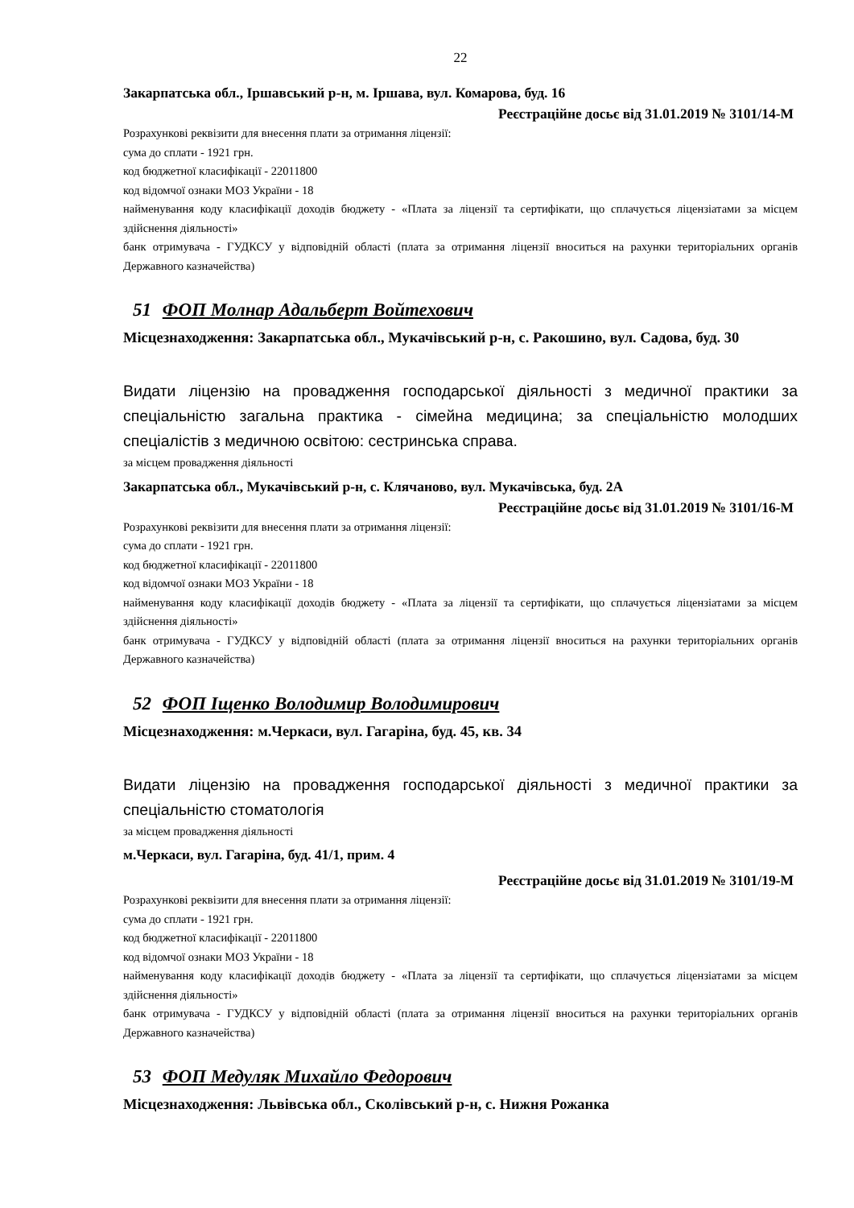22
Закарпатська обл., Іршавський р-н, м. Іршава, вул. Комарова, буд. 16
Реєстраційне досьє від 31.01.2019 № 3101/14-М
Розрахункові реквізити для внесення плати за отримання ліцензії:
сума до сплати - 1921 грн.
код бюджетної класифікації - 22011800
код відомчої ознаки МОЗ України - 18
найменування коду класифікації доходів бюджету - «Плата за ліцензії та сертифікати, що сплачується ліцензіатами за місцем здійснення діяльності»
банк отримувача - ГУДКСУ у відповідній області (плата за отримання ліцензії вноситься на рахунки територіальних органів Державного казначейства)
51 ФОП Молнар Адальберт Войтехович
Місцезнаходження: Закарпатська обл., Мукачівський р-н, с. Ракошино, вул. Садова, буд. 30
Видати ліцензію на провадження господарської діяльності з медичної практики за спеціальністю загальна практика - сімейна медицина; за спеціальністю молодших спеціалістів з медичною освітою: сестринська справа.
за місцем провадження діяльності
Закарпатська обл., Мукачівський р-н, с. Клячаново, вул. Мукачівська, буд. 2А
Реєстраційне досьє від 31.01.2019 № 3101/16-М
Розрахункові реквізити для внесення плати за отримання ліцензії:
сума до сплати - 1921 грн.
код бюджетної класифікації - 22011800
код відомчої ознаки МОЗ України - 18
найменування коду класифікації доходів бюджету - «Плата за ліцензії та сертифікати, що сплачується ліцензіатами за місцем здійснення діяльності»
банк отримувача - ГУДКСУ у відповідній області (плата за отримання ліцензії вноситься на рахунки територіальних органів Державного казначейства)
52 ФОП Іщенко Володимир Володимирович
Місцезнаходження: м.Черкаси, вул. Гагаріна, буд. 45, кв. 34
Видати ліцензію на провадження господарської діяльності з медичної практики за спеціальністю стоматологія
за місцем провадження діяльності
м.Черкаси, вул. Гагаріна, буд. 41/1, прим. 4
Реєстраційне досьє від 31.01.2019 № 3101/19-М
Розрахункові реквізити для внесення плати за отримання ліцензії:
сума до сплати - 1921 грн.
код бюджетної класифікації - 22011800
код відомчої ознаки МОЗ України - 18
найменування коду класифікації доходів бюджету - «Плата за ліцензії та сертифікати, що сплачується ліцензіатами за місцем здійснення діяльності»
банк отримувача - ГУДКСУ у відповідній області (плата за отримання ліцензії вноситься на рахунки територіальних органів Державного казначейства)
53 ФОП Медуляк Михайло Федорович
Місцезнаходження: Львівська обл., Сколівський р-н, с. Нижня Рожанка